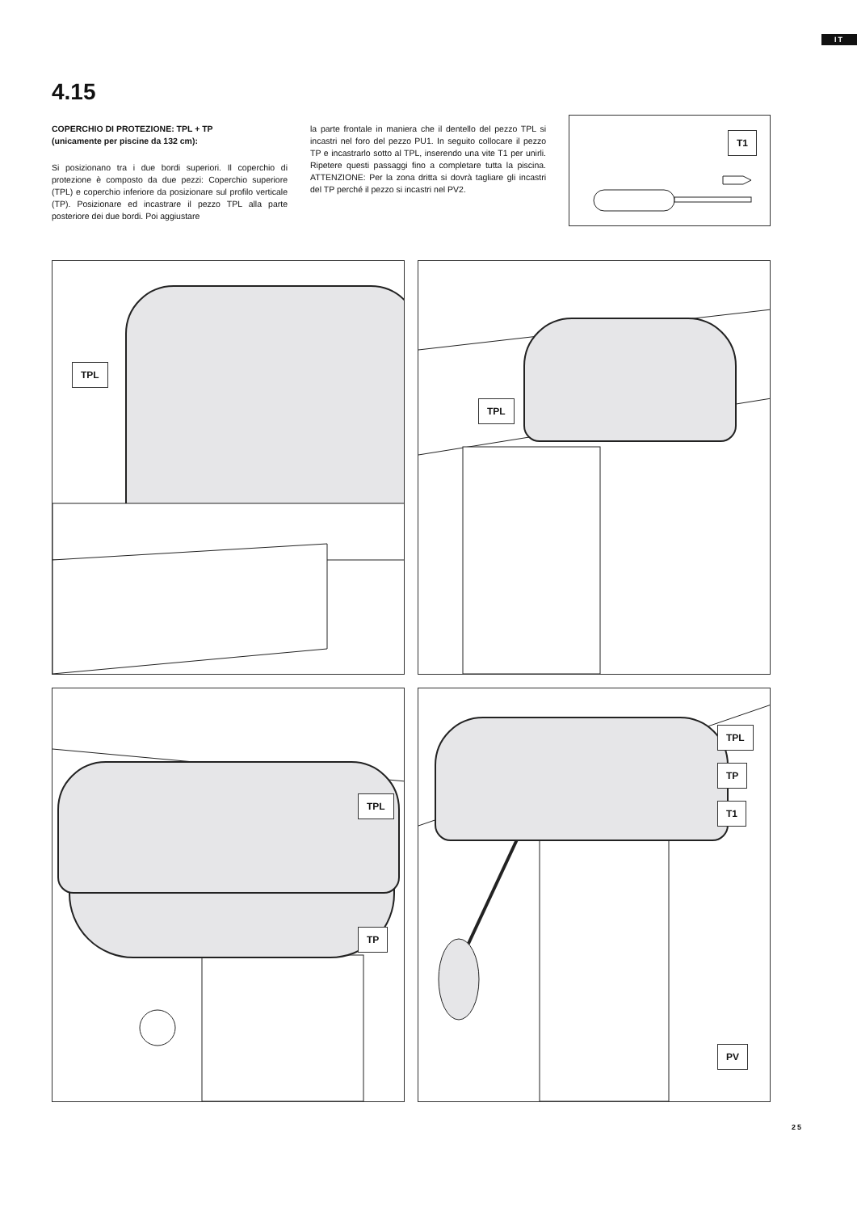IT
4.15
COPERCHIO DI PROTEZIONE: TPL + TP
(unicamente per piscine da 132 cm):
Si posizionano tra i due bordi superiori. Il coperchio di protezione è composto da due pezzi: Coperchio superiore (TPL) e coperchio inferiore da posizionare sul profilo verticale (TP). Posizionare ed incastrare il pezzo TPL alla parte posteriore dei due bordi. Poi aggiustare
la parte frontale in maniera che il dentello del pezzo TPL si incastri nel foro del pezzo PU1. In seguito collocare il pezzo TP e incastrarlo sotto al TPL, inserendo una vite T1 per unirli. Ripetere questi passaggi fino a completare tutta la piscina. ATTENZIONE: Per la zona dritta si dovrà tagliare gli incastri del TP perché il pezzo si incastri nel PV2.
T1
TPL
TPL
TPL
TP
TPL
TP
T1
PV
25